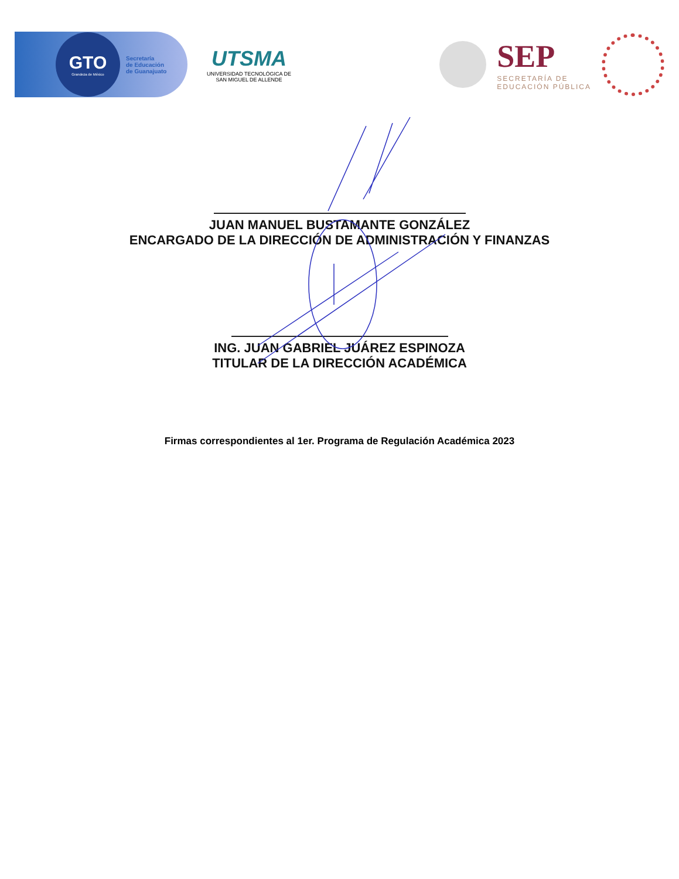GTO
Grandeza de México
Secretaría
de Educación
de Guanajuato
UTSMA
UNIVERSIDAD TECNOLÓGICA DE
SAN MIGUEL DE ALLENDE
SEP
SECRETARÍA DE
EDUCACIÓN PÚBLICA
JUAN MANUEL BUSTAMANTE GONZÁLEZ
ENCARGADO DE LA DIRECCIÓN DE ADMINISTRACIÓN Y FINANZAS
ING. JUAN GABRIEL JUÁREZ ESPINOZA
TITULAR DE LA DIRECCIÓN ACADÉMICA
Firmas correspondientes al 1er. Programa de Regulación Académica 2023